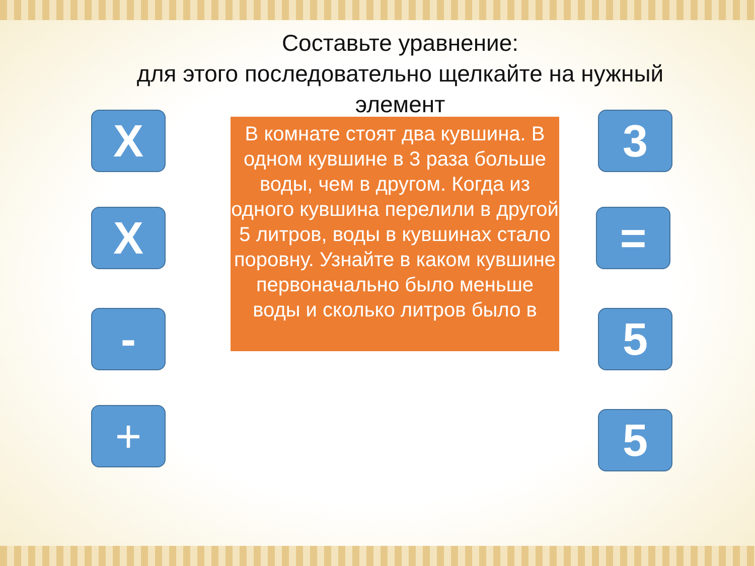Составьте уравнение:
для этого последовательно щелкайте на нужный элемент
В комнате стоят два кувшина. В одном кувшине в 3 раза больше воды, чем в другом. Когда из одного кувшина перелили в другой 5 литров, воды в кувшинах стало поровну. Узнайте в каком кувшине первоначально было меньше воды и сколько литров было в
Х
Х
-
+
3
=
5
5